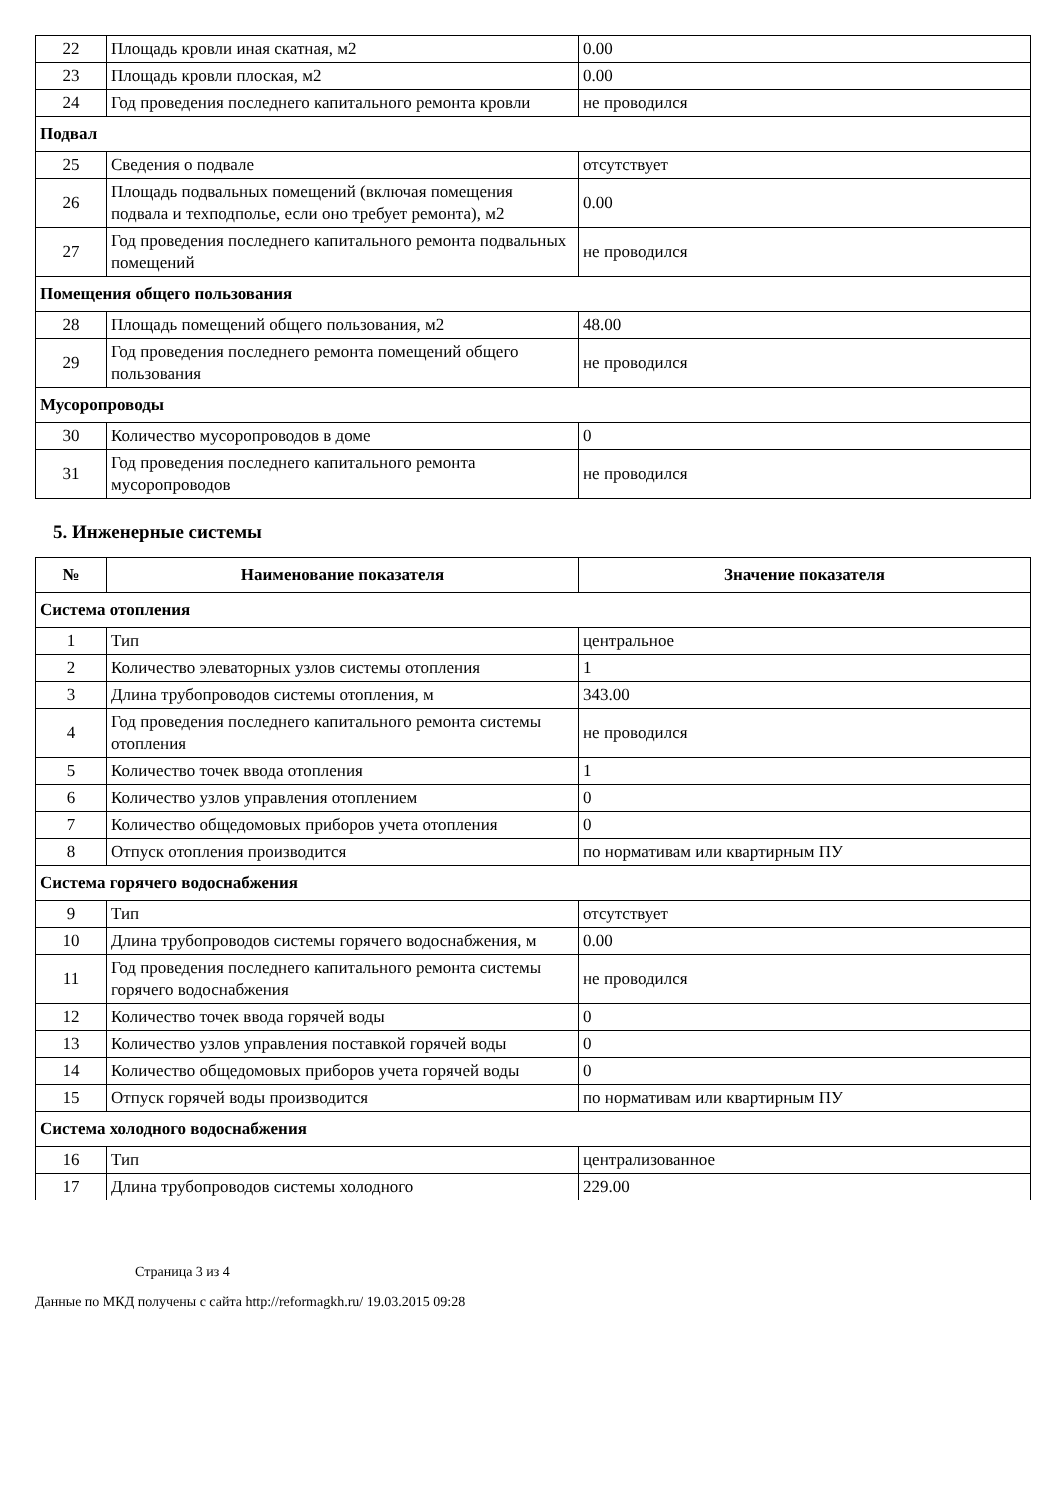| 22 | Площадь кровли иная скатная, м2 | 0.00 |
| 23 | Площадь кровли плоская, м2 | 0.00 |
| 24 | Год проведения последнего капитального ремонта кровли | не проводился |
| Подвал | | |
| 25 | Сведения о подвале | отсутствует |
| 26 | Площадь подвальных помещений (включая помещения подвала и техподполье, если оно требует ремонта), м2 | 0.00 |
| 27 | Год проведения последнего капитального ремонта подвальных помещений | не проводился |
| Помещения общего пользования | | |
| 28 | Площадь помещений общего пользования, м2 | 48.00 |
| 29 | Год проведения последнего ремонта помещений общего пользования | не проводился |
| Мусоропроводы | | |
| 30 | Количество мусоропроводов в доме | 0 |
| 31 | Год проведения последнего капитального ремонта мусоропроводов | не проводился |
5. Инженерные системы
| № | Наименование показателя | Значение показателя |
| --- | --- | --- |
| Система отопления | | |
| 1 | Тип | центральное |
| 2 | Количество элеваторных узлов системы отопления | 1 |
| 3 | Длина трубопроводов системы отопления, м | 343.00 |
| 4 | Год проведения последнего капитального ремонта системы отопления | не проводился |
| 5 | Количество точек ввода отопления | 1 |
| 6 | Количество узлов управления отоплением | 0 |
| 7 | Количество общедомовых приборов учета отопления | 0 |
| 8 | Отпуск отопления производится | по нормативам или квартирным ПУ |
| Система горячего водоснабжения | | |
| 9 | Тип | отсутствует |
| 10 | Длина трубопроводов системы горячего водоснабжения, м | 0.00 |
| 11 | Год проведения последнего капитального ремонта системы горячего водоснабжения | не проводился |
| 12 | Количество точек ввода горячей воды | 0 |
| 13 | Количество узлов управления поставкой горячей воды | 0 |
| 14 | Количество общедомовых приборов учета горячей воды | 0 |
| 15 | Отпуск горячей воды производится | по нормативам или квартирным ПУ |
| Система холодного водоснабжения | | |
| 16 | Тип | централизованное |
| 17 | Длина трубопроводов системы холодного | 229.00 |
Страница 3 из 4
Данные по МКД получены с сайта http://reformagkh.ru/ 19.03.2015 09:28